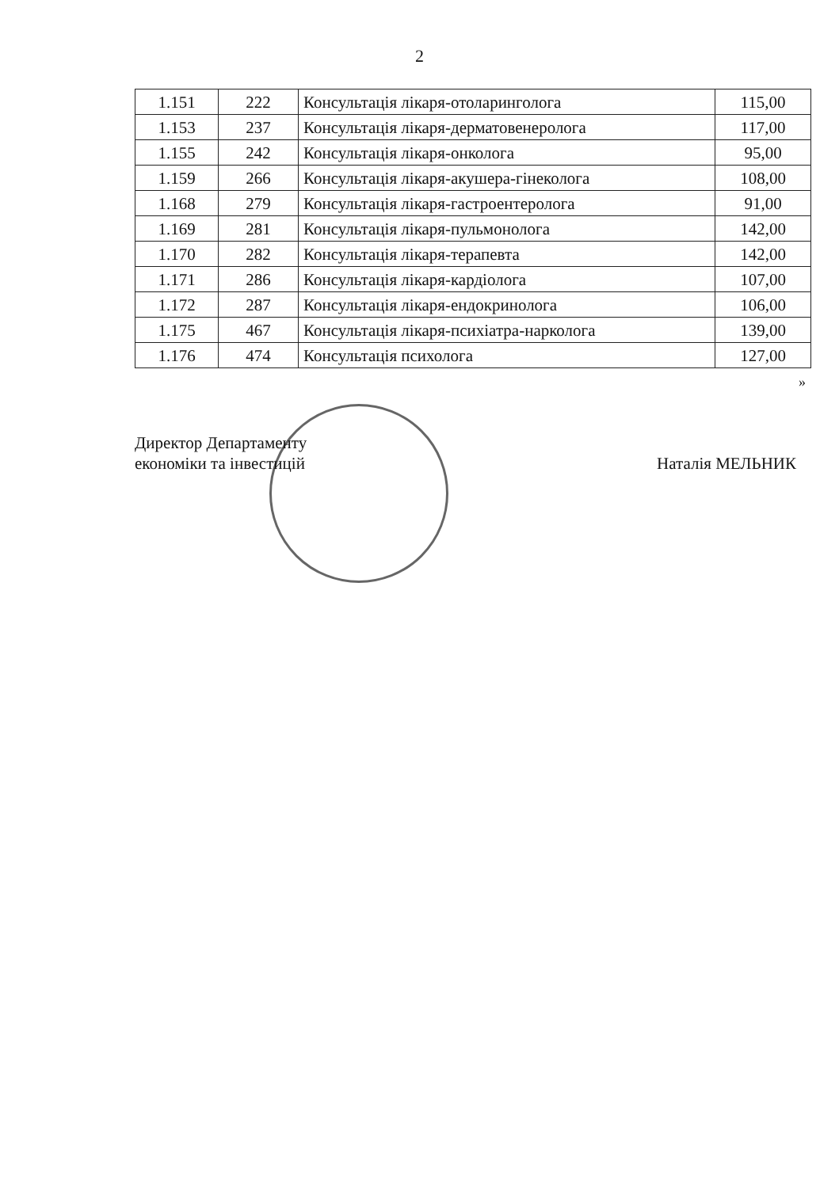2
| 1.151 | 222 | Консультація лікаря-отоларинголога | 115,00 |
| 1.153 | 237 | Консультація лікаря-дерматовенеролога | 117,00 |
| 1.155 | 242 | Консультація лікаря-онколога | 95,00 |
| 1.159 | 266 | Консультація лікаря-акушера-гінеколога | 108,00 |
| 1.168 | 279 | Консультація лікаря-гастроентеролога | 91,00 |
| 1.169 | 281 | Консультація лікаря-пульмонолога | 142,00 |
| 1.170 | 282 | Консультація лікаря-терапевта | 142,00 |
| 1.171 | 286 | Консультація лікаря-кардіолога | 107,00 |
| 1.172 | 287 | Консультація лікаря-ендокринолога | 106,00 |
| 1.175 | 467 | Консультація лікаря-психіатра-нарколога | 139,00 |
| 1.176 | 474 | Консультація психолога | 127,00 |
»
Директор Департаменту
економіки та інвестицій
Наталія МЕЛЬНИК